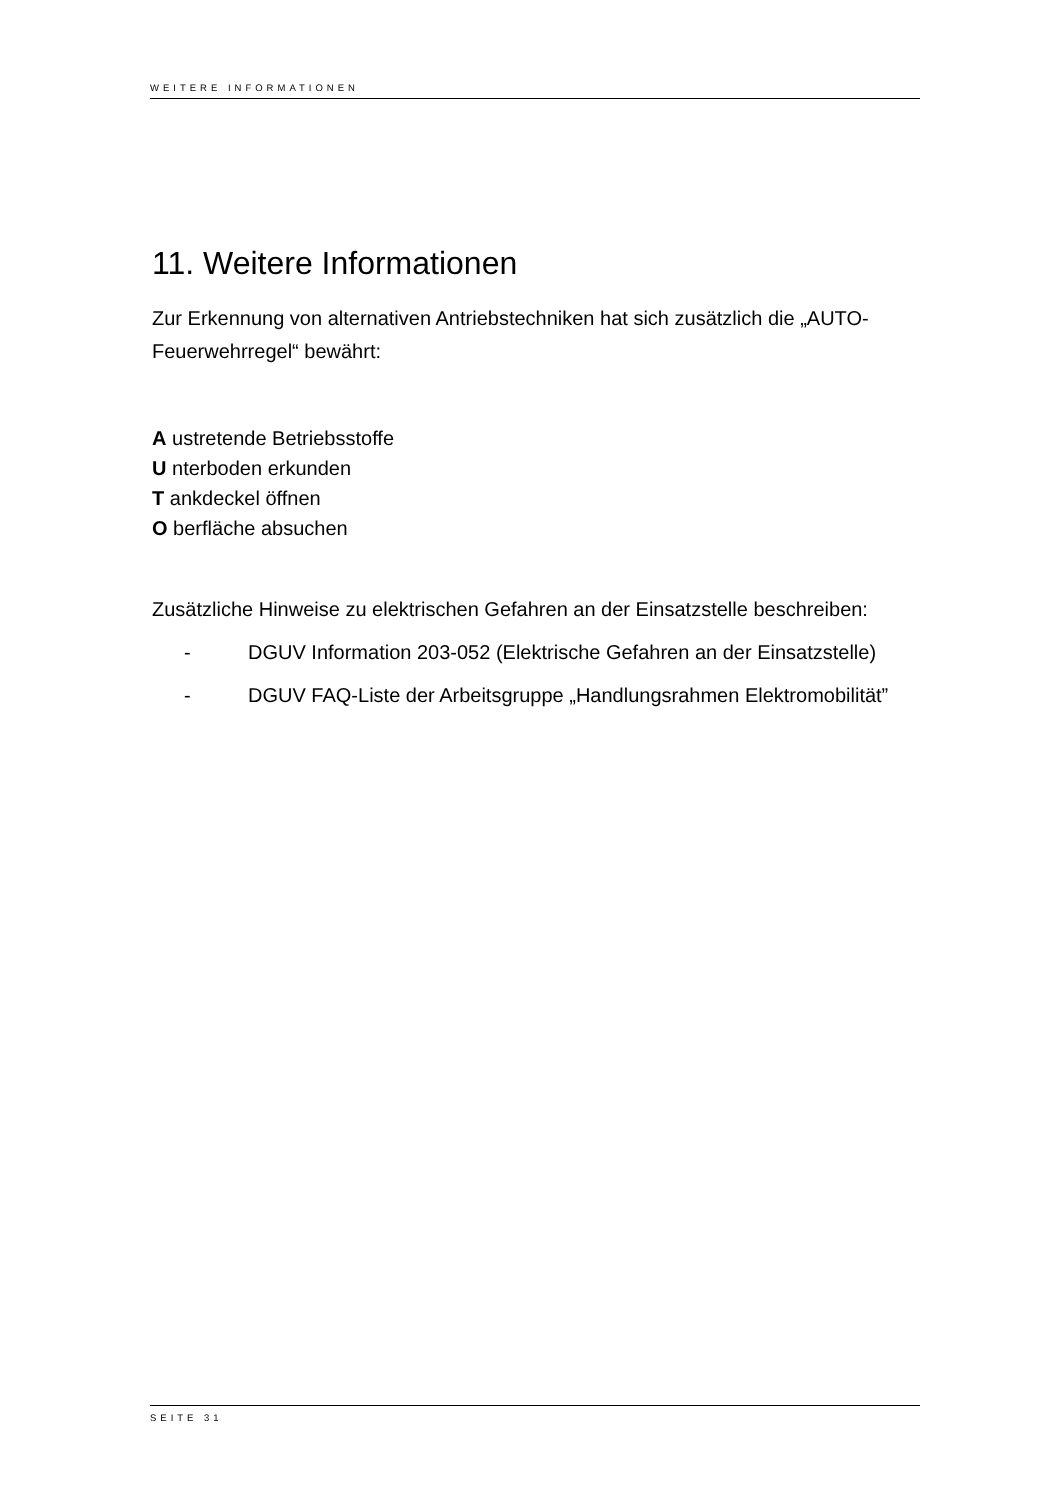WEITERE INFORMATIONEN
11. Weitere Informationen
Zur Erkennung von alternativen Antriebstechniken hat sich zusätzlich die „AUTO-Feuerwehrregel“ bewährt:
A ustretende Betriebsstoffe
U nterboden erkunden
T ankdeckel öffnen
O berfläche absuchen
Zusätzliche Hinweise zu elektrischen Gefahren an der Einsatzstelle beschreiben:
- DGUV Information 203-052 (Elektrische Gefahren an der Einsatzstelle)
- DGUV FAQ-Liste der Arbeitsgruppe „Handlungsrahmen Elektromobilität”
SEITE 31